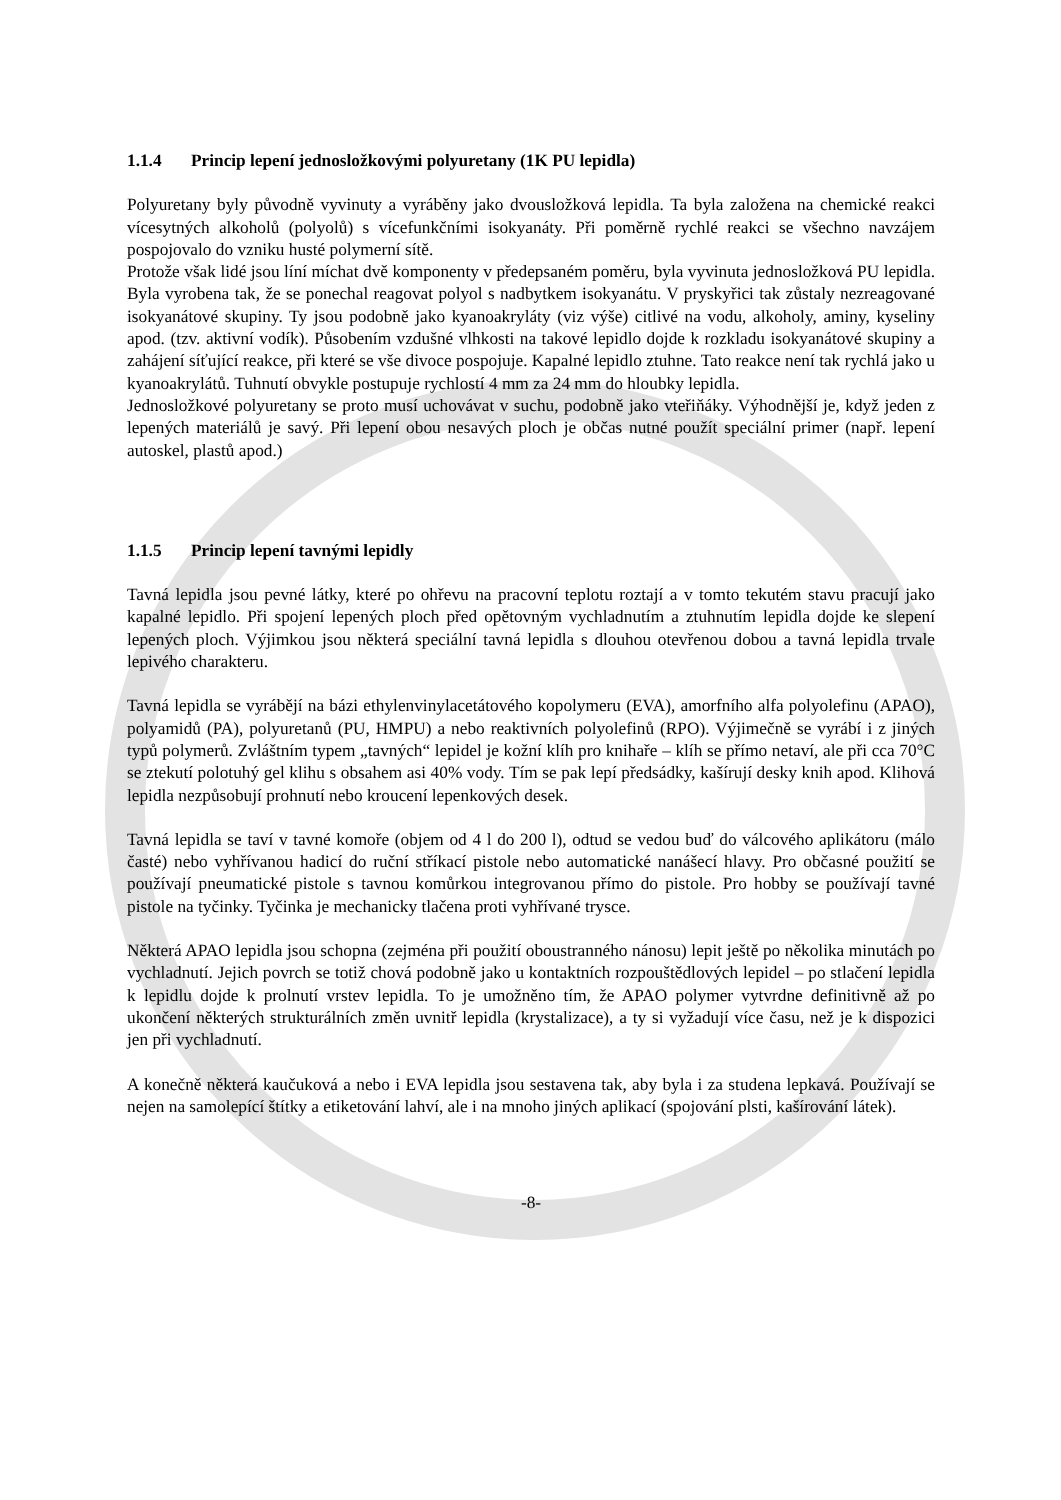1.1.4 Princip lepení jednosložkovými polyuretany (1K PU lepidla)
Polyuretany byly původně vyvinuty a vyráběny jako dvousložková lepidla. Ta byla založena na chemické reakci vícesytných alkoholů (polyolů) s vícefunkčními isokyanáty. Při poměrně rychlé reakci se všechno navzájem pospojovalo do vzniku husté polymerní sítě.
Protože však lidé jsou líní míchat dvě komponenty v předepsaném poměru, byla vyvinuta jednosložková PU lepidla. Byla vyrobena tak, že se ponechal reagovat polyol s nadbytkem isokyanátu. V pryskyřici tak zůstaly nezreagované isokyanátové skupiny. Ty jsou podobně jako kyanoakryláty (viz výše) citlivé na vodu, alkoholy, aminy, kyseliny apod. (tzv. aktivní vodík). Působením vzdušné vlhkosti na takové lepidlo dojde k rozkladu isokyanátové skupiny a zahájení síťující reakce, při které se vše divoce pospojuje. Kapalné lepidlo ztuhne. Tato reakce není tak rychlá jako u kyanoakrylátů. Tuhnutí obvykle postupuje rychlostí 4 mm za 24 mm do hloubky lepidla.
Jednosložkové polyuretany se proto musí uchovávat v suchu, podobně jako vteřiňáky. Výhodnější je, když jeden z lepených materiálů je savý. Při lepení obou nesavých ploch je občas nutné použít speciální primer (např. lepení autoskel, plastů apod.)
1.1.5 Princip lepení tavnými lepidly
Tavná lepidla jsou pevné látky, které po ohřevu na pracovní teplotu roztají a v tomto tekutém stavu pracují jako kapalné lepidlo. Při spojení lepených ploch před opětovným vychladnutím a ztuhnutím lepidla dojde ke slepení lepených ploch. Výjimkou jsou některá speciální tavná lepidla s dlouhou otevřenou dobou a tavná lepidla trvale lepivého charakteru.
Tavná lepidla se vyrábějí na bázi ethylenvinylacetátového kopolymeru (EVA), amorfního alfa polyolefinu (APAO), polyamidů (PA), polyuretanů (PU, HMPU) a nebo reaktivních polyolefinů (RPO). Výjimečně se vyrábí i z jiných typů polymerů. Zvláštním typem „tavných“ lepidel je kožní klíh pro knihaře – klíh se přímo netaví, ale při cca 70°C se ztekutí polotuhý gel klihu s obsahem asi 40% vody. Tím se pak lepí předsádky, kašírují desky knih apod. Klihová lepidla nezpůsobují prohnutí nebo kroucení lepenkových desek.
Tavná lepidla se taví v tavné komoře (objem od 4 l do 200 l), odtud se vedou buď do válcového aplikátoru (málo časté) nebo vyhřívanou hadicí do ruční stříkací pistole nebo automatické nanášecí hlavy. Pro občasné použití se používají pneumatické pistole s tavnou komůrkou integrovanou přímo do pistole. Pro hobby se používají tavné pistole na tyčinky. Tyčinka je mechanicky tlačena proti vyhřívané trysce.
Některá APAO lepidla jsou schopna (zejména při použití oboustranného nánosu) lepit ještě po několika minutách po vychladnutí. Jejich povrch se totiž chová podobně jako u kontaktních rozpouštědlových lepidel – po stlačení lepidla k lepidlu dojde k prolnutí vrstev lepidla. To je umožněno tím, že APAO polymer vytvrdne definitivně až po ukončení některých strukturálních změn uvnitř lepidla (krystalizace), a ty si vyžadují více času, než je k dispozici jen při vychladnutí.
A konečně některá kaučuková a nebo i EVA lepidla jsou sestavena tak, aby byla i za studena lepkavá. Používají se nejen na samolepící štítky a etiketování lahví, ale i na mnoho jiných aplikací (spojování plsti, kašírování látek).
-8-